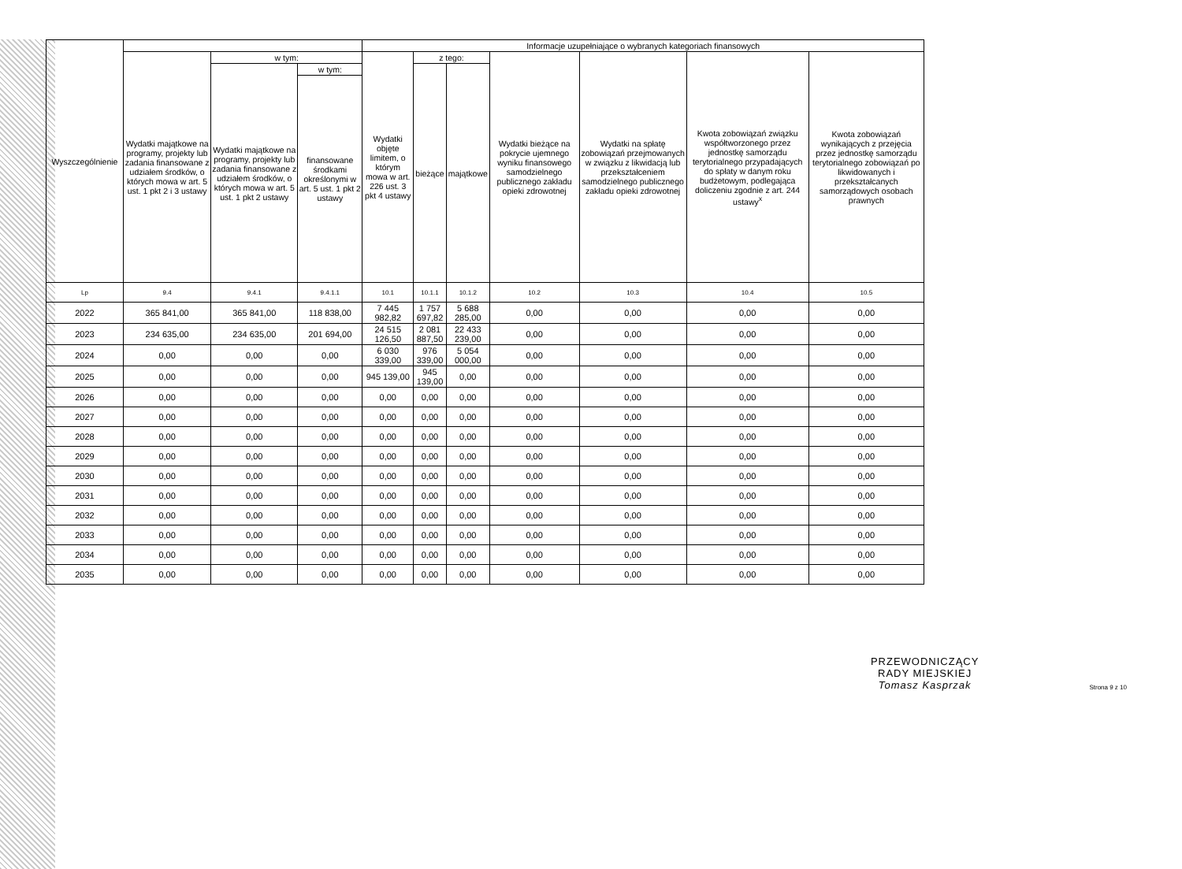| Wyszczególnienie | | | | Informacje uzupełniające o wybranych kategoriach finansowych | | | | | | |
| --- | --- | --- | --- | --- | --- | --- | --- | --- | --- | --- |
| | Wydatki majątkowe na programy, projekty lub zadania finansowane z udziałem środków, o których mowa w art. 5 ust. 1 pkt 2 i 3 ustawy | w tym: | | Wydatki objęte limitem, o którym mowa w art. 226 ust. 3 pkt 4 ustawy | z tego: | | Wydatki bieżące na pokrycie ujemnego wyniku finansowego samodzielnego publicznego zakładu opieki zdrowotnej | Wydatki na spłatę zobowiązań przejmowanych w związku z likwidacją lub przekształceniem samodzielnego publicznego zakładu opieki zdrowotnej | Kwota zobowiązań związku współtworzonego przez jednostkę samorządu terytorialnego przypadających do spłaty w danym roku budżetowym, podlegająca doliczeniu zgodnie z art. 244 ustawy<sup>x</sup> | Kwota zobowiązań wynikających z przejęcia przez jednostkę samorządu terytorialnego zobowiązań po likwidowanych i przekształcanych samorządowych osobach prawnych |
| | | Wydatki majątkowe na programy, projekty lub zadania finansowane z udziałem środków, o których mowa w art. 5 ust. 1 pkt 2 ustawy | w tym: | | bieżące | majątkowe | | | | |
| | | | finansowane środkami określonymi w art. 5 ust. 1 pkt 2 ustawy | | | | | | | |
| Lp | 9.4 | 9.4.1 | 9.4.1.1 | 10.1 | 10.1.1 | 10.1.2 | 10.2 | 10.3 | 10.4 | 10.5 |
| 2022 | 365 841,00 | 365 841,00 | 118 838,00 | 7 445 982,82 | 1 757 697,82 | 5 688 285,00 | 0,00 | 0,00 | 0,00 | 0,00 |
| 2023 | 234 635,00 | 234 635,00 | 201 694,00 | 24 515 126,50 | 2 081 887,50 | 22 433 239,00 | 0,00 | 0,00 | 0,00 | 0,00 |
| 2024 | 0,00 | 0,00 | 0,00 | 6 030 339,00 | 976 339,00 | 5 054 000,00 | 0,00 | 0,00 | 0,00 | 0,00 |
| 2025 | 0,00 | 0,00 | 0,00 | 945 139,00 | 945 139,00 | 0,00 | 0,00 | 0,00 | 0,00 | 0,00 |
| 2026 | 0,00 | 0,00 | 0,00 | 0,00 | 0,00 | 0,00 | 0,00 | 0,00 | 0,00 | 0,00 |
| 2027 | 0,00 | 0,00 | 0,00 | 0,00 | 0,00 | 0,00 | 0,00 | 0,00 | 0,00 | 0,00 |
| 2028 | 0,00 | 0,00 | 0,00 | 0,00 | 0,00 | 0,00 | 0,00 | 0,00 | 0,00 | 0,00 |
| 2029 | 0,00 | 0,00 | 0,00 | 0,00 | 0,00 | 0,00 | 0,00 | 0,00 | 0,00 | 0,00 |
| 2030 | 0,00 | 0,00 | 0,00 | 0,00 | 0,00 | 0,00 | 0,00 | 0,00 | 0,00 | 0,00 |
| 2031 | 0,00 | 0,00 | 0,00 | 0,00 | 0,00 | 0,00 | 0,00 | 0,00 | 0,00 | 0,00 |
| 2032 | 0,00 | 0,00 | 0,00 | 0,00 | 0,00 | 0,00 | 0,00 | 0,00 | 0,00 | 0,00 |
| 2033 | 0,00 | 0,00 | 0,00 | 0,00 | 0,00 | 0,00 | 0,00 | 0,00 | 0,00 | 0,00 |
| 2034 | 0,00 | 0,00 | 0,00 | 0,00 | 0,00 | 0,00 | 0,00 | 0,00 | 0,00 | 0,00 |
| 2035 | 0,00 | 0,00 | 0,00 | 0,00 | 0,00 | 0,00 | 0,00 | 0,00 | 0,00 | 0,00 |
PRZEWODNICZĄCY
RADY MIEJSKIEJ
Tomasz Kasprzak
Strona 9 z 10